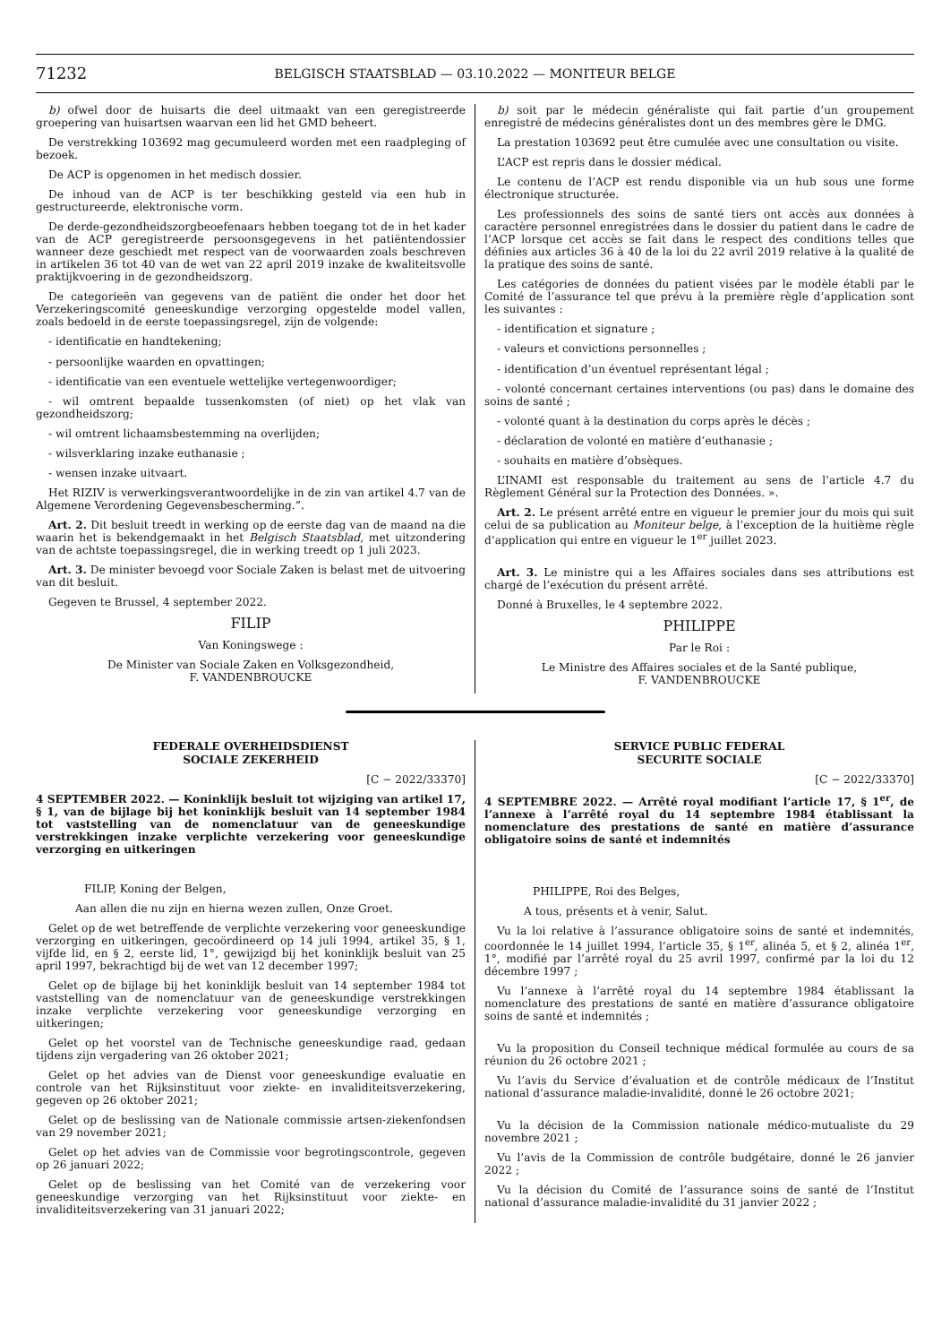71232
BELGISCH STAATSBLAD — 03.10.2022 — MONITEUR BELGE
b) ofwel door de huisarts die deel uitmaakt van een geregistreerde groepering van huisartsen waarvan een lid het GMD beheert.
De verstrekking 103692 mag gecumuleerd worden met een raadpleging of bezoek.
De ACP is opgenomen in het medisch dossier.
De inhoud van de ACP is ter beschikking gesteld via een hub in gestructureerde, elektronische vorm.
De derde-gezondheidszorgbeoefenaars hebben toegang tot de in het kader van de ACP geregistreerde persoonsgegevens in het patiëntendossier wanneer deze geschiedt met respect van de voorwaarden zoals beschreven in artikelen 36 tot 40 van de wet van 22 april 2019 inzake de kwaliteitsvolle praktijkvoering in de gezondheidszorg.
De categorieën van gegevens van de patiënt die onder het door het Verzekeringscomité geneeskundige verzorging opgestelde model vallen, zoals bedoeld in de eerste toepassingsregel, zijn de volgende:
- identificatie en handtekening;
- persoonlijke waarden en opvattingen;
- identificatie van een eventuele wettelijke vertegenwoordiger;
- wil omtrent bepaalde tussenkomsten (of niet) op het vlak van gezondheidszorg;
- wil omtrent lichaamsbestemming na overlijden;
- wilsverklaring inzake euthanasie ;
- wensen inzake uitvaart.
Het RIZIV is verwerkingsverantwoordelijke in de zin van artikel 4.7 van de Algemene Verordening Gegevensbescherming.”.
Art. 2. Dit besluit treedt in werking op de eerste dag van de maand na die waarin het is bekendgemaakt in het Belgisch Staatsblad, met uitzondering van de achtste toepassingsregel, die in werking treedt op 1 juli 2023.
Art. 3. De minister bevoegd voor Sociale Zaken is belast met de uitvoering van dit besluit.
Gegeven te Brussel, 4 september 2022.
FILIP
Van Koningswege :
De Minister van Sociale Zaken en Volksgezondheid,
F. VANDENBROUCKE
b) soit par le médecin généraliste qui fait partie d’un groupement enregistré de médecins généralistes dont un des membres gère le DMG.
La prestation 103692 peut être cumulée avec une consultation ou visite.
L’ACP est repris dans le dossier médical.
Le contenu de l’ACP est rendu disponible via un hub sous une forme électronique structurée.
Les professionnels des soins de santé tiers ont accès aux données à caractère personnel enregistrées dans le dossier du patient dans le cadre de l’ACP lorsque cet accès se fait dans le respect des conditions telles que définies aux articles 36 à 40 de la loi du 22 avril 2019 relative à la qualité de la pratique des soins de santé.
Les catégories de données du patient visées par le modèle établi par le Comité de l’assurance tel que prévu à la première règle d’application sont les suivantes :
- identification et signature ;
- valeurs et convictions personnelles ;
- identification d’un éventuel représentant légal ;
- volonté concernant certaines interventions (ou pas) dans le domaine des soins de santé ;
- volonté quant à la destination du corps après le décès ;
- déclaration de volonté en matière d’euthanasie ;
- souhaits en matière d’obsèques.
L’INAMI est responsable du traitement au sens de l’article 4.7 du Règlement Général sur la Protection des Données. ».
Art. 2. Le présent arrêté entre en vigueur le premier jour du mois qui suit celui de sa publication au Moniteur belge, à l’exception de la huitième règle d’application qui entre en vigueur le 1<sup>er</sup> juillet 2023.
Art. 3. Le ministre qui a les Affaires sociales dans ses attributions est chargé de l’exécution du présent arrêté.
Donné à Bruxelles, le 4 septembre 2022.
PHILIPPE
Par le Roi :
Le Ministre des Affaires sociales et de la Santé publique,
F. VANDENBROUCKE
FEDERALE OVERHEIDSDIENST
SOCIALE ZEKERHEID
[C − 2022/33370]
4 SEPTEMBER 2022. — Koninklijk besluit tot wijziging van artikel 17, § 1, van de bijlage bij het koninklijk besluit van 14 september 1984 tot vaststelling van de nomenclatuur van de geneeskundige verstrekkingen inzake verplichte verzekering voor geneeskundige verzorging en uitkeringen
FILIP, Koning der Belgen,
Aan allen die nu zijn en hierna wezen zullen, Onze Groet.
Gelet op de wet betreffende de verplichte verzekering voor geneeskundige verzorging en uitkeringen, gecoördineerd op 14 juli 1994, artikel 35, § 1, vijfde lid, en § 2, eerste lid, 1°, gewijzigd bij het koninklijk besluit van 25 april 1997, bekrachtigd bij de wet van 12 december 1997;
Gelet op de bijlage bij het koninklijk besluit van 14 september 1984 tot vaststelling van de nomenclatuur van de geneeskundige verstrekkingen inzake verplichte verzekering voor geneeskundige verzorging en uitkeringen;
Gelet op het voorstel van de Technische geneeskundige raad, gedaan tijdens zijn vergadering van 26 oktober 2021;
Gelet op het advies van de Dienst voor geneeskundige evaluatie en controle van het Rijksinstituut voor ziekte- en invaliditeitsverzekering, gegeven op 26 oktober 2021;
Gelet op de beslissing van de Nationale commissie artsen-ziekenfondsen van 29 november 2021;
Gelet op het advies van de Commissie voor begrotingscontrole, gegeven op 26 januari 2022;
Gelet op de beslissing van het Comité van de verzekering voor geneeskundige verzorging van het Rijksinstituut voor ziekte- en invaliditeitsverzekering van 31 januari 2022;
SERVICE PUBLIC FEDERAL
SECURITE SOCIALE
[C − 2022/33370]
4 SEPTEMBRE 2022. — Arrêté royal modifiant l’article 17, § 1<sup>er</sup>, de l’annexe à l’arrêté royal du 14 septembre 1984 établissant la nomenclature des prestations de santé en matière d’assurance obligatoire soins de santé et indemnités
PHILIPPE, Roi des Belges,
A tous, présents et à venir, Salut.
Vu la loi relative à l’assurance obligatoire soins de santé et indemnités, coordonnée le 14 juillet 1994, l’article 35, § 1<sup>er</sup>, alinéa 5, et § 2, alinéa 1<sup>er</sup>, 1°, modifié par l’arrêté royal du 25 avril 1997, confirmé par la loi du 12 décembre 1997 ;
Vu l’annexe à l’arrêté royal du 14 septembre 1984 établissant la nomenclature des prestations de santé en matière d’assurance obligatoire soins de santé et indemnités ;
Vu la proposition du Conseil technique médical formulée au cours de sa réunion du 26 octobre 2021 ;
Vu l’avis du Service d’évaluation et de contrôle médicaux de l’Institut national d’assurance maladie-invalidité, donné le 26 octobre 2021;
Vu la décision de la Commission nationale médico-mutualiste du 29 novembre 2021 ;
Vu l’avis de la Commission de contrôle budgétaire, donné le 26 janvier 2022 ;
Vu la décision du Comité de l’assurance soins de santé de l’Institut national d’assurance maladie-invalidité du 31 janvier 2022 ;